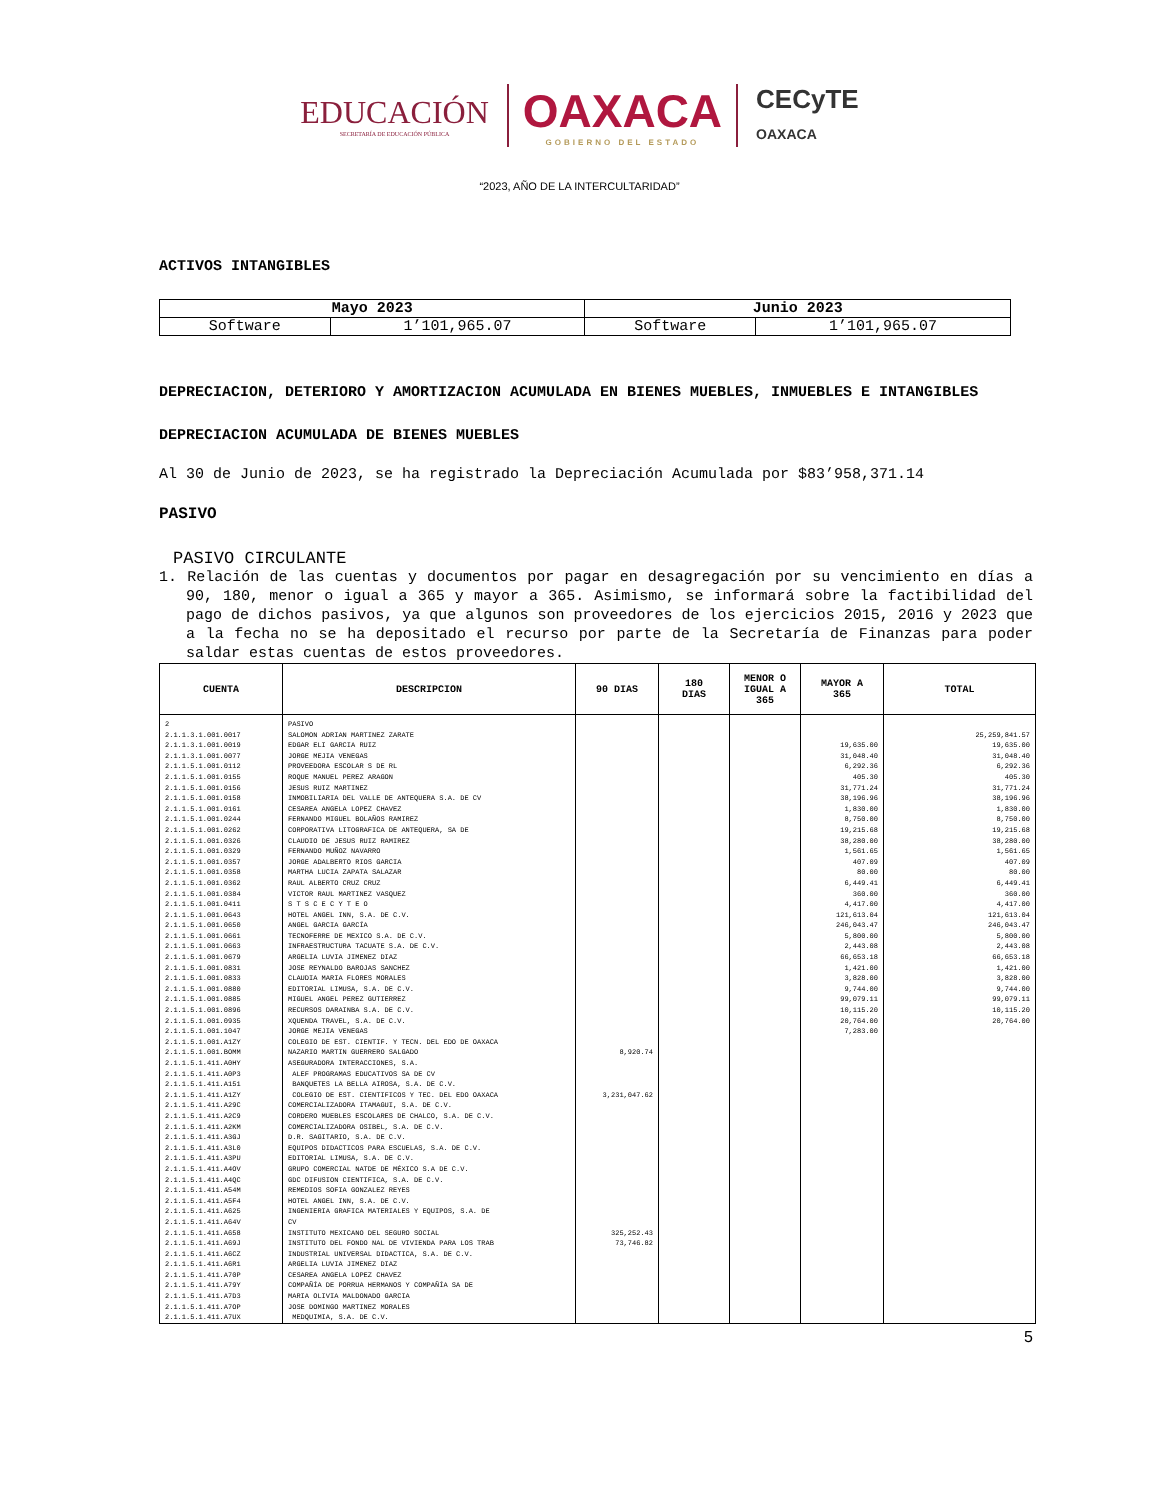EDUCACIÓN
SECRETARÍA DE EDUCACIÓN PÚBLICA
OAXACA
GOBIERNO DEL ESTADO
CECyTE
OAXACA
“2023, AÑO DE LA INTERCULTARIDAD”
ACTIVOS INTANGIBLES
| Mayo 2023 | | Junio 2023 | |
| --- | --- | --- | --- |
| Software | 1’101,965.07 | Software | 1’101,965.07 |
DEPRECIACION, DETERIORO Y AMORTIZACION ACUMULADA EN BIENES MUEBLES, INMUEBLES E INTANGIBLES
DEPRECIACION ACUMULADA DE BIENES MUEBLES
Al 30 de Junio de 2023, se ha registrado la Depreciación Acumulada por $83’958,371.14
PASIVO
PASIVO CIRCULANTE
1. Relación de las cuentas y documentos por pagar en desagregación por su vencimiento en días a 90, 180, menor o igual a 365 y mayor a 365. Asimismo, se informará sobre la factibilidad del pago de dichos pasivos, ya que algunos son proveedores de los ejercicios 2015, 2016 y 2023 que a la fecha no se ha depositado el recurso por parte de la Secretaría de Finanzas para poder saldar estas cuentas de estos proveedores.
| CUENTA | DESCRIPCION | 90 DIAS | 180 DIAS | MENOR O IGUAL A 365 | MAYOR A 365 | TOTAL |
| --- | --- | --- | --- | --- | --- | --- |
| 2 2.1.1.3.1.001.0017 2.1.1.3.1.001.0019 2.1.1.3.1.001.0077 2.1.1.5.1.001.0112 2.1.1.5.1.001.0155 2.1.1.5.1.001.0156 2.1.1.5.1.001.0158 2.1.1.5.1.001.0161 2.1.1.5.1.001.0244 2.1.1.5.1.001.0262 2.1.1.5.1.001.0326 2.1.1.5.1.001.0329 2.1.1.5.1.001.0357 2.1.1.5.1.001.0358 2.1.1.5.1.001.0362 2.1.1.5.1.001.0384 2.1.1.5.1.001.0411 2.1.1.5.1.001.0643 2.1.1.5.1.001.0650 2.1.1.5.1.001.0661 2.1.1.5.1.001.0663 2.1.1.5.1.001.0679 2.1.1.5.1.001.0831 2.1.1.5.1.001.0833 2.1.1.5.1.001.0880 2.1.1.5.1.001.0885 2.1.1.5.1.001.0896 2.1.1.5.1.001.0935 2.1.1.5.1.001.1047 2.1.1.5.1.001.A1ZY 2.1.1.5.1.001.BOMM 2.1.1.5.1.411.A0HY 2.1.1.5.1.411.A0P3 2.1.1.5.1.411.A151 2.1.1.5.1.411.A1ZY 2.1.1.5.1.411.A29C 2.1.1.5.1.411.A2C9 2.1.1.5.1.411.A2KM 2.1.1.5.1.411.A3GJ 2.1.1.5.1.411.A3L0 2.1.1.5.1.411.A3PU 2.1.1.5.1.411.A4OV 2.1.1.5.1.411.A4QC 2.1.1.5.1.411.A54M 2.1.1.5.1.411.A5F4 2.1.1.5.1.411.A625 2.1.1.5.1.411.A64V 2.1.1.5.1.411.A658 2.1.1.5.1.411.A69J 2.1.1.5.1.411.A6CZ 2.1.1.5.1.411.A6R1 2.1.1.5.1.411.A70P 2.1.1.5.1.411.A79Y 2.1.1.5.1.411.A7D3 2.1.1.5.1.411.A7OP 2.1.1.5.1.411.A7UX | PASIVO SALOMON ADRIAN MARTINEZ ZARATE EDGAR ELI GARCIA RUIZ JORGE MEJIA VENEGAS PROVEEDORA ESCOLAR S DE RL ROQUE MANUEL PEREZ ARAGON JESUS RUIZ MARTINEZ INMOBILIARIA DEL VALLE DE ANTEQUERA S.A. DE CV CESAREA ANGELA LOPEZ CHAVEZ FERNANDO MIGUEL BOLAÑOS RAMIREZ CORPORATIVA LITOGRAFICA DE ANTEQUERA, SA DE CLAUDIO DE JESUS RUIZ RAMIREZ FERNANDO MUÑOZ NAVARRO JORGE ADALBERTO RIOS GARCIA MARTHA LUCIA ZAPATA SALAZAR RAUL ALBERTO CRUZ CRUZ VICTOR RAUL MARTINEZ VASQUEZ S T S C E C Y T E O HOTEL ANGEL INN, S.A. DE C.V. ANGEL GARCIA GARCÍA TECNOFERRE DE MEXICO S.A. DE C.V. INFRAESTRUCTURA TACUATE S.A. DE C.V. ARGELIA LUVIA JIMENEZ DIAZ JOSE REYNALDO BAROJAS SANCHEZ CLAUDIA MARIA FLORES MORALES EDITORIAL LIMUSA, S.A. DE C.V. MIGUEL ANGEL PEREZ GUTIERREZ RECURSOS DARAINBA S.A. DE C.V. XQUENDA TRAVEL, S.A. DE C.V. JORGE MEJIA VENEGAS COLEGIO DE EST. CIENTIF. Y TECN. DEL EDO DE OAXACA NAZARIO MARTIN GUERRERO SALGADO ASEGURADORA INTERACCIONES, S.A. ALEF PROGRAMAS EDUCATIVOS SA DE CV BANQUETES LA BELLA AIROSA, S.A. DE C.V. COLEGIO DE EST. CIENTIFICOS Y TEC. DEL EDO OAXACA COMERCIALIZADORA ITAMAGUI, S.A. DE C.V. CORDERO MUEBLES ESCOLARES DE CHALCO, S.A. DE C.V. COMERCIALIZADORA OSIBEL, S.A. DE C.V. D.R. SAGITARIO, S.A. DE C.V. EQUIPOS DIDACTICOS PARA ESCUELAS, S.A. DE C.V. EDITORIAL LIMUSA, S.A. DE C.V. GRUPO COMERCIAL NATDE DE MÉXICO S.A DE C.V. GDC DIFUSION CIENTIFICA, S.A. DE C.V. REMEDIOS SOFIA GONZALEZ REYES HOTEL ANGEL INN, S.A. DE C.V. INGENIERIA GRAFICA MATERIALES Y EQUIPOS, S.A. DE CV INSTITUTO MEXICANO DEL SEGURO SOCIAL INSTITUTO DEL FONDO NAL DE VIVIENDA PARA LOS TRAB INDUSTRIAL UNIVERSAL DIDACTICA, S.A. DE C.V. ARGELIA LUVIA JIMENEZ DIAZ CESAREA ANGELA LOPEZ CHAVEZ COMPAÑÍA DE PORRUA HERMANOS Y COMPAÑÍA SA DE MARIA OLIVIA MALDONADO GARCIA JOSE DOMINGO MARTINEZ MORALES MEDQUIMIA, S.A. DE C.V. | 8,920.74 3,231,047.62 325,252.43 73,746.82 | | | 19,635.00 31,048.40 6,292.36 405.30 31,771.24 38,196.96 1,830.00 8,750.00 19,215.68 38,280.00 1,561.65 407.09 80.00 6,449.41 360.00 4,417.00 121,613.04 246,043.47 5,800.00 2,443.08 66,653.18 1,421.00 3,828.00 9,744.00 99,079.11 10,115.20 20,764.00 7,283.00 | 25,259,841.57 19,635.00 31,048.40 6,292.36 405.30 31,771.24 38,196.96 1,830.00 8,750.00 19,215.68 38,280.00 1,561.65 407.09 80.00 6,449.41 360.00 4,417.00 121,613.04 246,043.47 5,800.00 2,443.08 66,653.18 1,421.00 3,828.00 9,744.00 99,079.11 10,115.20 20,764.00 |
5